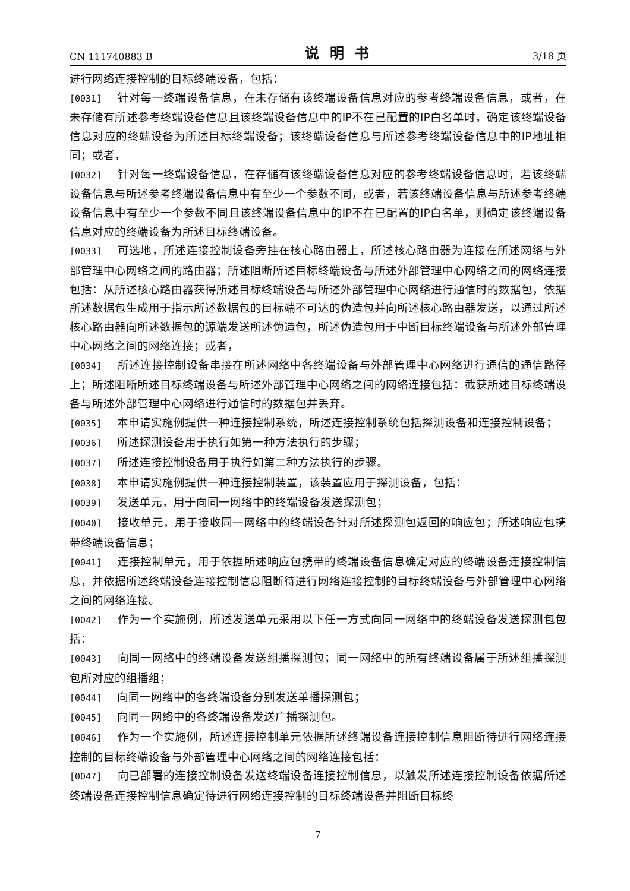CN 111740883 B 说明书 3/18 页
进行网络连接控制的目标终端设备，包括：
[0031] 针对每一终端设备信息，在未存储有该终端设备信息对应的参考终端设备信息，或者，在未存储有所述参考终端设备信息且该终端设备信息中的IP不在已配置的IP白名单时，确定该终端设备信息对应的终端设备为所述目标终端设备；该终端设备信息与所述参考终端设备信息中的IP地址相同；或者，
[0032] 针对每一终端设备信息，在存储有该终端设备信息对应的参考终端设备信息时，若该终端设备信息与所述参考终端设备信息中有至少一个参数不同，或者，若该终端设备信息与所述参考终端设备信息中有至少一个参数不同且该终端设备信息中的IP不在已配置的IP白名单，则确定该终端设备信息对应的终端设备为所述目标终端设备。
[0033] 可选地，所述连接控制设备旁挂在核心路由器上，所述核心路由器为连接在所述网络与外部管理中心网络之间的路由器；所述阻断所述目标终端设备与所述外部管理中心网络之间的网络连接包括：从所述核心路由器获得所述目标终端设备与所述外部管理中心网络进行通信时的数据包，依据所述数据包生成用于指示所述数据包的目标端不可达的伪造包并向所述核心路由器发送，以通过所述核心路由器向所述数据包的源端发送所述伪造包，所述伪造包用于中断目标终端设备与所述外部管理中心网络之间的网络连接；或者，
[0034] 所述连接控制设备串接在所述网络中各终端设备与外部管理中心网络进行通信的通信路径上；所述阻断所述目标终端设备与所述外部管理中心网络之间的网络连接包括：截获所述目标终端设备与所述外部管理中心网络进行通信时的数据包并丢弃。
[0035] 本申请实施例提供一种连接控制系统，所述连接控制系统包括探测设备和连接控制设备；
[0036] 所述探测设备用于执行如第一种方法执行的步骤；
[0037] 所述连接控制设备用于执行如第二种方法执行的步骤。
[0038] 本申请实施例提供一种连接控制装置，该装置应用于探测设备，包括：
[0039] 发送单元，用于向同一网络中的终端设备发送探测包；
[0040] 接收单元，用于接收同一网络中的终端设备针对所述探测包返回的响应包；所述响应包携带终端设备信息；
[0041] 连接控制单元，用于依据所述响应包携带的终端设备信息确定对应的终端设备连接控制信息，并依据所述终端设备连接控制信息阻断待进行网络连接控制的目标终端设备与外部管理中心网络之间的网络连接。
[0042] 作为一个实施例，所述发送单元采用以下任一方式向同一网络中的终端设备发送探测包包括：
[0043] 向同一网络中的终端设备发送组播探测包；同一网络中的所有终端设备属于所述组播探测包所对应的组播组；
[0044] 向同一网络中的各终端设备分别发送单播探测包；
[0045] 向同一网络中的各终端设备发送广播探测包。
[0046] 作为一个实施例，所述连接控制单元依据所述终端设备连接控制信息阻断待进行网络连接控制的目标终端设备与外部管理中心网络之间的网络连接包括：
[0047] 向已部署的连接控制设备发送终端设备连接控制信息，以触发所述连接控制设备依据所述终端设备连接控制信息确定待进行网络连接控制的目标终端设备并阻断目标终
7